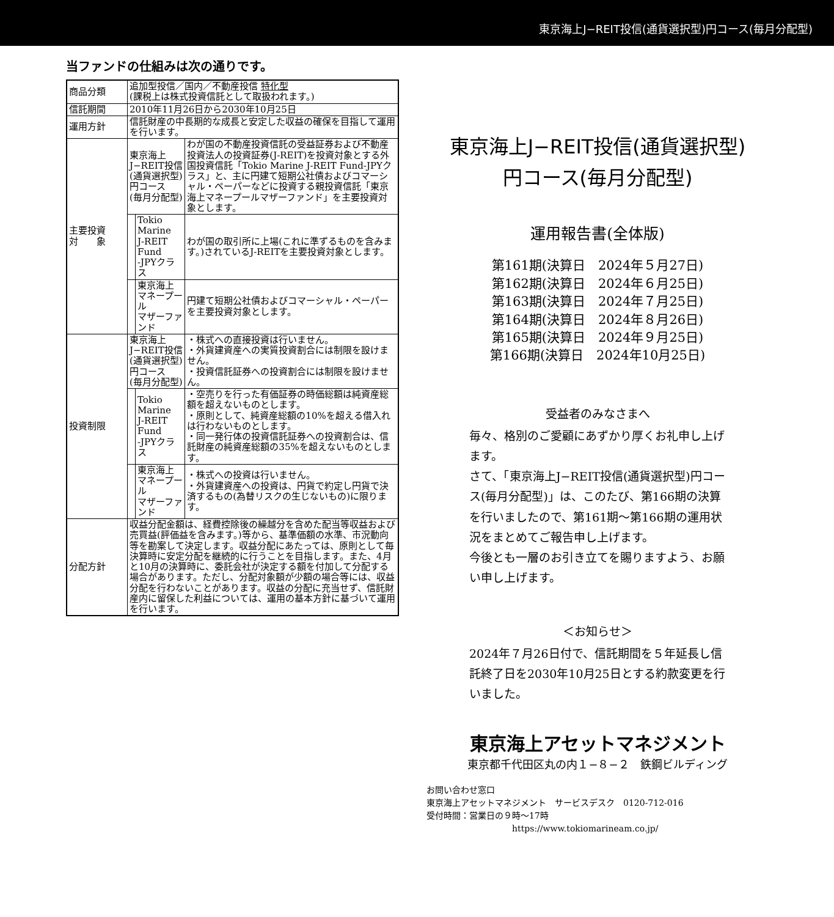東京海上J−REIT投信(通貨選択型)円コース(毎月分配型)
当ファンドの仕組みは次の通りです。
| 商品分類 | 追加型投信／国内／不動産投信 特化型 (課税上は株式投資信託として取扱われます。) | | |
| 信託期間 | 2010年11月26日から2030年10月25日 | | |
| 運用方針 | 信託財産の中長期的な成長と安定した収益の確保を目指して運用を行います。 | | |
| 主要投資 対 象 | 東京海上 J−REIT投信 (通貨選択型) 円コース (毎月分配型) | | わが国の不動産投資信託の受益証券および不動産投資法人の投資証券(J-REIT)を投資対象とする外国投資信託「Tokio Marine J-REIT Fund-JPYクラス」と、主に円建て短期公社債およびコマーシャル・ペーパーなどに投資する親投資信託「東京海上マネープールマザーファンド」を主要投資対象とします。 |
| | | Tokio Marine J-REIT Fund -JPYクラス | わが国の取引所に上場(これに準ずるものを含みます。)されているJ-REITを主要投資対象とします。 |
| | | 東京海上 マネープール マザーファンド | 円建て短期公社債およびコマーシャル・ペーパーを主要投資対象とします。 |
| 投資制限 | 東京海上 J−REIT投信 (通貨選択型) 円コース (毎月分配型) | | ・株式への直接投資は行いません。 ・外貨建資産への実質投資割合には制限を設けません。 ・投資信託証券への投資割合には制限を設けません。 |
| | | Tokio Marine J-REIT Fund -JPYクラス | ・空売りを行った有価証券の時価総額は純資産総額を超えないものとします。 ・原則として、純資産総額の10%を超える借入れは行わないものとします。 ・同一発行体の投資信託証券への投資割合は、信託財産の純資産総額の35%を超えないものとします。 |
| | | 東京海上 マネープール マザーファンド | ・株式への投資は行いません。 ・外貨建資産への投資は、円貨で約定し円貨で決済するもの(為替リスクの生じないもの)に限ります。 |
| 分配方針 | 収益分配金額は、経費控除後の繰越分を含めた配当等収益および売買益(評価益を含みます。)等から、基準価額の水準、市況動向等を勘案して決定します。収益分配にあたっては、原則として毎決算時に安定分配を継続的に行うことを目指します。また、4月と10月の決算時に、委託会社が決定する額を付加して分配する場合があります。ただし、分配対象額が少額の場合等には、収益分配を行わないことがあります。収益の分配に充当せず、信託財産内に留保した利益については、運用の基本方針に基づいて運用を行います。 | | |
東京海上J−REIT投信(通貨選択型)
円コース(毎月分配型)
運用報告書(全体版)
第161期(決算日　2024年５月27日)
第162期(決算日　2024年６月25日)
第163期(決算日　2024年７月25日)
第164期(決算日　2024年８月26日)
第165期(決算日　2024年９月25日)
第166期(決算日　2024年10月25日)
受益者のみなさまへ
毎々、格別のご愛顧にあずかり厚くお礼申し上げます。
さて、「東京海上J−REIT投信(通貨選択型)円コース(毎月分配型)」は、このたび、第166期の決算を行いましたので、第161期〜第166期の運用状況をまとめてご報告申し上げます。
今後とも一層のお引き立てを賜りますよう、お願い申し上げます。
＜お知らせ＞
2024年７月26日付で、信託期間を５年延長し信託終了日を2030年10月25日とする約款変更を行いました。
東京海上アセットマネジメント
東京都千代田区丸の内１−８−２　鉄鋼ビルディング
お問い合わせ窓口
東京海上アセットマネジメント　サービスデスク　0120-712-016
受付時間：営業日の９時〜17時
https://www.tokiomarineam.co.jp/